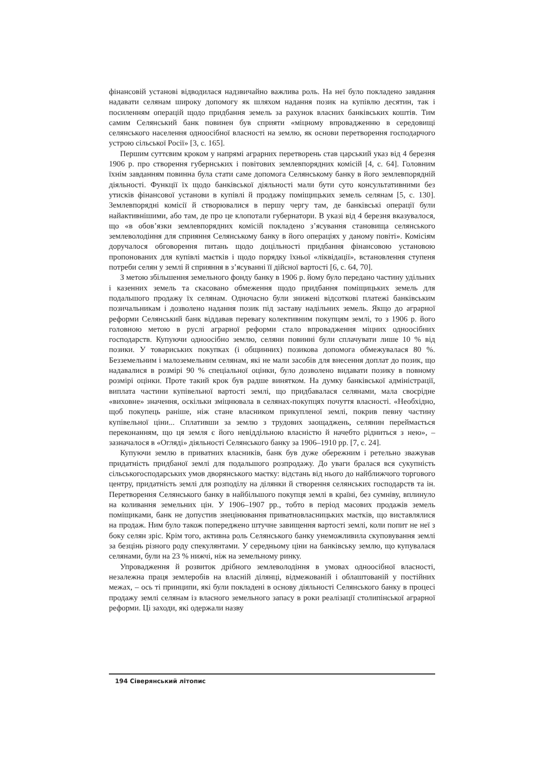фінансовій установі відводилася надзвичайно важлива роль. На неї було покладено завдання надавати селянам широку допомогу як шляхом надання позик на купівлю десятин, так і посиленням операцій щодо придбання земель за рахунок власних банківських коштів. Тим самим Селянський банк повинен був сприяти «міцному впровадженню в середовищі селянського населення одноосібної власності на землю, як основи перетворення господарчого устрою сільської Росії» [3, с. 165].
Першим суттєвим кроком у напрямі аграрних перетворень став царський указ від 4 березня 1906 р. про створення губернських і повітових землевпорядних комісій [4, с. 64]. Головним їхнім завданням повинна була стати саме допомога Селянському банку в його землевпорядній діяльності. Функції їх щодо банківської діяльності мали бути суто консультативними без утисків фінансової установи в купівлі й продажу поміщицьких земель селянам [5, с. 130]. Землевпорядні комісії й створювалися в першу чергу там, де банківські операції були найактивнішими, або там, де про це клопотали губернатори. В указі від 4 березня вказувалося, що «в обов’язки землевпорядних комісій покладено з’ясування становища селянського землеволодіння для сприяння Селянському банку в його операціях у даному повіті». Комісіям доручалося обговорення питань щодо доцільності придбання фінансовою установою пропонованих для купівлі маєтків і щодо порядку їхньої «ліквідації», встановлення ступеня потреби селян у землі й сприяння в з’ясуванні її дійсної вартості [6, с. 64, 70].
З метою збільшення земельного фонду банку в 1906 р. йому було передано частину удільних і казенних земель та скасовано обмеження щодо придбання поміщицьких земель для подальшого продажу їх селянам. Одночасно були знижені відсоткові платежі банківським позичальникам і дозволено надання позик під заставу надільних земель. Якщо до аграрної реформи Селянський банк віддавав перевагу колективним покупцям землі, то з 1906 р. його головною метою в руслі аграрної реформи стало впровадження міцних одноосібних господарств. Купуючи одноосібно землю, селяни повинні були сплачувати лише 10 % від позики. У товариських покупках (і общинних) позикова допомога обмежувалася 80 %. Безземельним і малоземельним селянам, які не мали засобів для внесення доплат до позик, що надавалися в розмірі 90 % спеціальної оцінки, було дозволено видавати позику в повному розмірі оцінки. Проте такий крок був радше винятком. На думку банківської адміністрації, виплата частини купівельної вартості землі, що придбавалася селянами, мала своєрідне «виховне» значення, оскільки зміцнювала в селянах-покупцях почуття власності. «Необхідно, щоб покупець раніше, ніж стане власником прикупленої землі, покрив певну частину купівельної ціни... Сплативши за землю з трудових заощаджень, селянин переймається переконанням, що ця земля є його невіддільною власністю й начебто рідниться з нею», – зазначалося в «Огляді» діяльності Селянського банку за 1906–1910 рр. [7, с. 24].
Купуючи землю в приватних власників, банк був дуже обережним і ретельно зважував придатність придбаної землі для подальшого розпродажу. До уваги бралася вся сукупність сільськогосподарських умов дворянського маєтку: відстань від нього до найближчого торгового центру, придатність землі для розподілу на ділянки й створення селянських господарств та ін. Перетворення Селянського банку в найбільшого покупця землі в країні, без сумніву, вплинуло на коливання земельних цін. У 1906–1907 рр., тобто в період масових продажів земель поміщиками, банк не допустив знецінювання приватновласницьких маєтків, що виставлялися на продаж. Ним було також попереджено штучне завищення вартості землі, коли попит не неї з боку селян зріс. Крім того, активна роль Селянського банку унеможливила скуповування землі за безцінь різного роду спекулянтами. У середньому ціни на банківську землю, що купувалася селянами, були на 23 % нижчі, ніж на земельному ринку.
Упровадження й розвиток дрібного землеволодіння в умовах одноосібної власності, незалежна праця землеробів на власній ділянці, відмежованій і облаштованій у постійних межах, – ось ті принципи, які були покладені в основу діяльності Селянського банку в процесі продажу землі селянам із власного земельного запасу в роки реалізації столипінської аграрної реформи. Ці заходи, які одержали назву
194 Сіверянський літопис